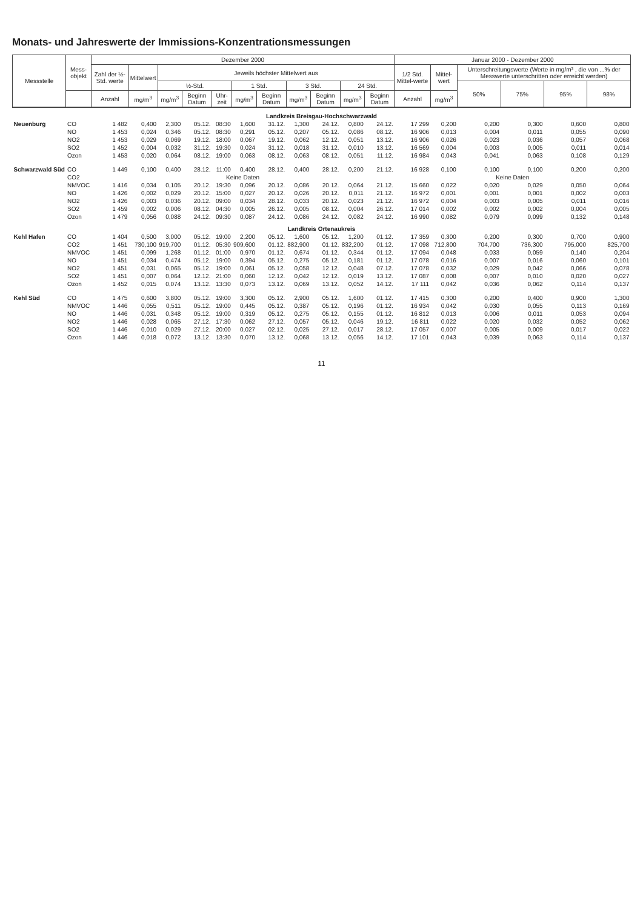Monats- und Jahreswerte der Immissions-Konzentrationsmessungen
| Messstelle | Mess- objekt | Dezember 2000 | | | | | | | | | | | Januar 2000 - Dezember 2000 | | | | | |
| --- | --- | --- | --- | --- | --- | --- | --- | --- | --- | --- | --- | --- | --- | --- | --- | --- | --- | --- |
| | | Zahl der ½-Std. werte | Mittelwert | Jeweils höchster Mittelwert aus | | | | | | | | | 1/2 Std. Mittel-werte | Mittel-wert | Unterschreitungswerte (Werte in mg/m³ , die von ...% der Messwerte unterschritten oder erreicht werden) | | | |
| | | | | ½-Std. | | | 1 Std. | | 3 Std. | | 24 Std. | | | | 50% | 75% | 95% | 98% |
| | | Anzahl | mg/m<sup>3</sup> | mg/m<sup>3</sup> | Beginn Datum | Uhr-zeit | mg/m<sup>3</sup> | Beginn Datum | mg/m<sup>3</sup> | Beginn Datum | mg/m<sup>3</sup> | Beginn Datum | Anzahl | mg/m<sup>3</sup> | | | | |
| Landkreis Breisgau-Hochschwarzwald | | | | | | | | | | | | | | | | | | |
| Neuenburg | CO | 1 482 | 0,400 | 2,300 | 05.12. | 08:30 | 1,600 | 31.12. | 1,300 | 24.12. | 0,800 | 24.12. | 17 299 | 0,200 | 0,200 | 0,300 | 0,600 | 0,800 |
| | NO | 1 453 | 0,024 | 0,346 | 05.12. | 08:30 | 0,291 | 05.12. | 0,207 | 05.12. | 0,086 | 08.12. | 16 906 | 0,013 | 0,004 | 0,011 | 0,055 | 0,090 |
| | NO2 | 1 453 | 0,029 | 0,069 | 19.12. | 18:00 | 0,067 | 19.12. | 0,062 | 12.12. | 0,051 | 13.12. | 16 906 | 0,026 | 0,023 | 0,036 | 0,057 | 0,068 |
| | SO2 | 1 452 | 0,004 | 0,032 | 31.12. | 19:30 | 0,024 | 31.12. | 0,018 | 31.12. | 0,010 | 13.12. | 16 569 | 0,004 | 0,003 | 0,005 | 0,011 | 0,014 |
| | Ozon | 1 453 | 0,020 | 0,064 | 08.12. | 19:00 | 0,063 | 08.12. | 0,063 | 08.12. | 0,051 | 11.12. | 16 984 | 0,043 | 0,041 | 0,063 | 0,108 | 0,129 |
| Schwarzwald Süd | CO | 1 449 | 0,100 | 0,400 | 28.12. | 11:00 | 0,400 | 28.12. | 0,400 | 28.12. | 0,200 | 21.12. | 16 928 | 0,100 | 0,100 | 0,100 | 0,200 | 0,200 |
| | CO2 | Keine Daten | | | | | | | | | | | Keine Daten | | | | | |
| | NMVOC | 1 416 | 0,034 | 0,105 | 20.12. | 19:30 | 0,096 | 20.12. | 0,086 | 20.12. | 0,064 | 21.12. | 15 660 | 0,022 | 0,020 | 0,029 | 0,050 | 0,064 |
| | NO | 1 426 | 0,002 | 0,029 | 20.12. | 15:00 | 0,027 | 20.12. | 0,026 | 20.12. | 0,011 | 21.12. | 16 972 | 0,001 | 0,001 | 0,001 | 0,002 | 0,003 |
| | NO2 | 1 426 | 0,003 | 0,036 | 20.12. | 09:00 | 0,034 | 28.12. | 0,033 | 20.12. | 0,023 | 21.12. | 16 972 | 0,004 | 0,003 | 0,005 | 0,011 | 0,016 |
| | SO2 | 1 459 | 0,002 | 0,006 | 08.12. | 04:30 | 0,005 | 26.12. | 0,005 | 08.12. | 0,004 | 26.12. | 17 014 | 0,002 | 0,002 | 0,002 | 0,004 | 0,005 |
| | Ozon | 1 479 | 0,056 | 0,088 | 24.12. | 09:30 | 0,087 | 24.12. | 0,086 | 24.12. | 0,082 | 24.12. | 16 990 | 0,082 | 0,079 | 0,099 | 0,132 | 0,148 |
| Landkreis Ortenaukreis | | | | | | | | | | | | | | | | | | |
| Kehl Hafen | CO | 1 404 | 0,500 | 3,000 | 05.12. | 19:00 | 2,200 | 05.12. | 1,600 | 05.12. | 1,200 | 01.12. | 17 359 | 0,300 | 0,200 | 0,300 | 0,700 | 0,900 |
| | CO2 | 1 451 | 730,100 | 919,700 | 01.12. | 05:30 | 909,600 | 01.12. | 882,900 | 01.12. | 832,200 | 01.12. | 17 098 | 712,800 | 704,700 | 736,300 | 795,000 | 825,700 |
| | NMVOC | 1 451 | 0,099 | 1,268 | 01.12. | 01:00 | 0,970 | 01.12. | 0,674 | 01.12. | 0,344 | 01.12. | 17 094 | 0,048 | 0,033 | 0,059 | 0,140 | 0,204 |
| | NO | 1 451 | 0,034 | 0,474 | 05.12. | 19:00 | 0,394 | 05.12. | 0,275 | 05.12. | 0,181 | 01.12. | 17 078 | 0,016 | 0,007 | 0,016 | 0,060 | 0,101 |
| | NO2 | 1 451 | 0,031 | 0,065 | 05.12. | 19:00 | 0,061 | 05.12. | 0,058 | 12.12. | 0,048 | 07.12. | 17 078 | 0,032 | 0,029 | 0,042 | 0,066 | 0,078 |
| | SO2 | 1 451 | 0,007 | 0,064 | 12.12. | 21:00 | 0,060 | 12.12. | 0,042 | 12.12. | 0,019 | 13.12. | 17 087 | 0,008 | 0,007 | 0,010 | 0,020 | 0,027 |
| | Ozon | 1 452 | 0,015 | 0,074 | 13.12. | 13:30 | 0,073 | 13.12. | 0,069 | 13.12. | 0,052 | 14.12. | 17 111 | 0,042 | 0,036 | 0,062 | 0,114 | 0,137 |
| Kehl Süd | CO | 1 475 | 0,600 | 3,800 | 05.12. | 19:00 | 3,300 | 05.12. | 2,900 | 05.12. | 1,600 | 01.12. | 17 415 | 0,300 | 0,200 | 0,400 | 0,900 | 1,300 |
| | NMVOC | 1 446 | 0,055 | 0,511 | 05.12. | 19:00 | 0,445 | 05.12. | 0,387 | 05.12. | 0,196 | 01.12. | 16 934 | 0,042 | 0,030 | 0,055 | 0,113 | 0,169 |
| | NO | 1 446 | 0,031 | 0,348 | 05.12. | 19:00 | 0,319 | 05.12. | 0,275 | 05.12. | 0,155 | 01.12. | 16 812 | 0,013 | 0,006 | 0,011 | 0,053 | 0,094 |
| | NO2 | 1 446 | 0,028 | 0,065 | 27.12. | 17:30 | 0,062 | 27.12. | 0,057 | 05.12. | 0,046 | 19.12. | 16 811 | 0,022 | 0,020 | 0,032 | 0,052 | 0,062 |
| | SO2 | 1 446 | 0,010 | 0,029 | 27.12. | 20:00 | 0,027 | 02.12. | 0,025 | 27.12. | 0,017 | 28.12. | 17 057 | 0,007 | 0,005 | 0,009 | 0,017 | 0,022 |
| | Ozon | 1 446 | 0,018 | 0,072 | 13.12. | 13:30 | 0,070 | 13.12. | 0,068 | 13.12. | 0,056 | 14.12. | 17 101 | 0,043 | 0,039 | 0,063 | 0,114 | 0,137 |
11